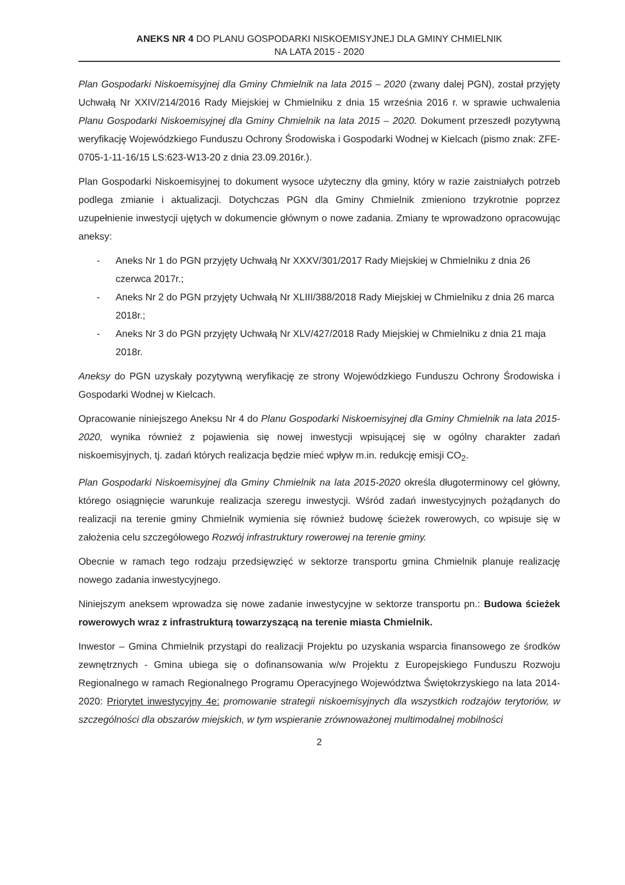ANEKS NR 4 DO PLANU GOSPODARKI NISKOEMISYJNEJ DLA GMINY CHMIELNIK
NA LATA 2015 - 2020
Plan Gospodarki Niskoemisyjnej dla Gminy Chmielnik na lata 2015 – 2020 (zwany dalej PGN), został przyjęty Uchwałą Nr XXIV/214/2016 Rady Miejskiej w Chmielniku z dnia 15 września 2016 r. w sprawie uchwalenia Planu Gospodarki Niskoemisyjnej dla Gminy Chmielnik na lata 2015 – 2020. Dokument przeszedł pozytywną weryfikację Wojewódzkiego Funduszu Ochrony Środowiska i Gospodarki Wodnej w Kielcach (pismo znak: ZFE-0705-1-11-16/15 LS:623-W13-20 z dnia 23.09.2016r.).
Plan Gospodarki Niskoemisyjnej to dokument wysoce użyteczny dla gminy, który w razie zaistniałych potrzeb podlega zmianie i aktualizacji. Dotychczas PGN dla Gminy Chmielnik zmieniono trzykrotnie poprzez uzupełnienie inwestycji ujętych w dokumencie głównym o nowe zadania. Zmiany te wprowadzono opracowując aneksy:
- Aneks Nr 1 do PGN przyjęty Uchwałą Nr XXXV/301/2017 Rady Miejskiej w Chmielniku z dnia 26 czerwca 2017r.;
- Aneks Nr 2 do PGN przyjęty Uchwałą Nr XLIII/388/2018 Rady Miejskiej w Chmielniku z dnia 26 marca 2018r.;
- Aneks Nr 3 do PGN przyjęty Uchwałą Nr XLV/427/2018 Rady Miejskiej w Chmielniku z dnia 21 maja 2018r.
Aneksy do PGN uzyskały pozytywną weryfikację ze strony Wojewódzkiego Funduszu Ochrony Środowiska i Gospodarki Wodnej w Kielcach.
Opracowanie niniejszego Aneksu Nr 4 do Planu Gospodarki Niskoemisyjnej dla Gminy Chmielnik na lata 2015-2020, wynika również z pojawienia się nowej inwestycji wpisującej się w ogólny charakter zadań niskoemisyjnych, tj. zadań których realizacja będzie mieć wpływ m.in. redukcję emisji CO<sub>2</sub>.
Plan Gospodarki Niskoemisyjnej dla Gminy Chmielnik na lata 2015-2020 określa długoterminowy cel główny, którego osiągnięcie warunkuje realizacja szeregu inwestycji. Wśród zadań inwestycyjnych pożądanych do realizacji na terenie gminy Chmielnik wymienia się również budowę ścieżek rowerowych, co wpisuje się w założenia celu szczegółowego Rozwój infrastruktury rowerowej na terenie gminy.
Obecnie w ramach tego rodzaju przedsięwzięć w sektorze transportu gmina Chmielnik planuje realizację nowego zadania inwestycyjnego.
Niniejszym aneksem wprowadza się nowe zadanie inwestycyjne w sektorze transportu pn.: Budowa ścieżek rowerowych wraz z infrastrukturą towarzyszącą na terenie miasta Chmielnik.
Inwestor – Gmina Chmielnik przystąpi do realizacji Projektu po uzyskania wsparcia finansowego ze środków zewnętrznych - Gmina ubiega się o dofinansowania w/w Projektu z Europejskiego Funduszu Rozwoju Regionalnego w ramach Regionalnego Programu Operacyjnego Województwa Świętokrzyskiego na lata 2014-2020: Priorytet inwestycyjny 4e: promowanie strategii niskoemisyjnych dla wszystkich rodzajów terytoriów, w szczególności dla obszarów miejskich, w tym wspieranie zrównoważonej multimodalnej mobilności
2